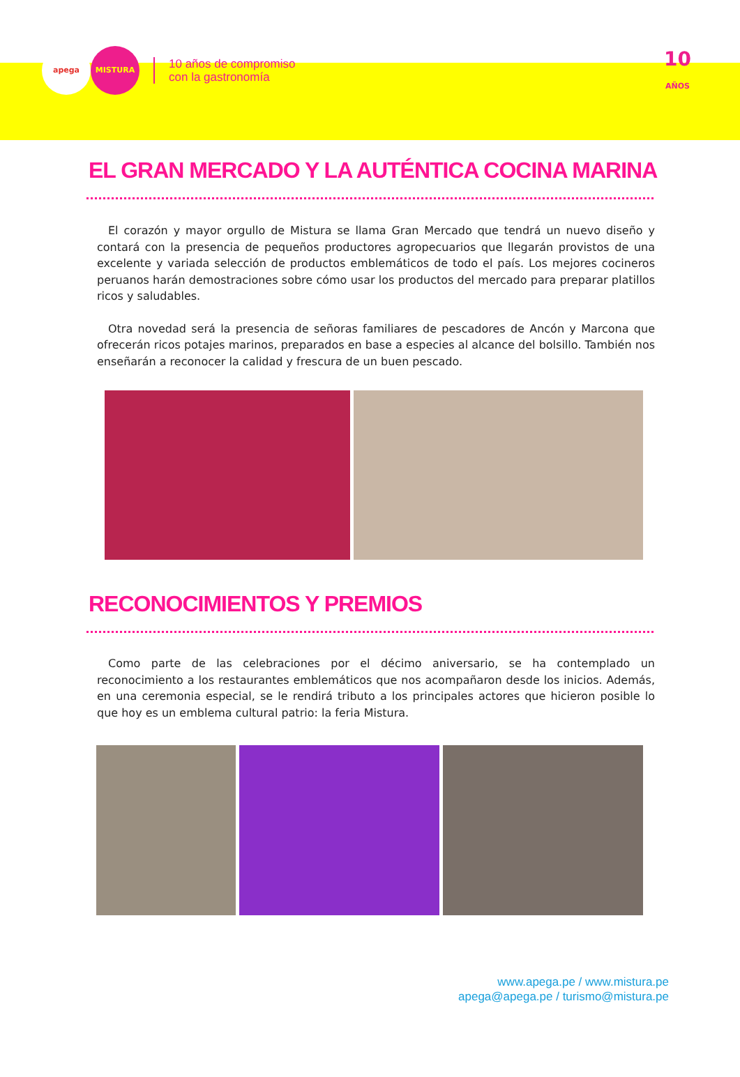apega MISTURA
10 años de compromiso
con la gastronomía
10
AÑOS
EL GRAN MERCADO Y LA AUTÉNTICA COCINA MARINA
El corazón y mayor orgullo de Mistura se llama Gran Mercado que tendrá un nuevo diseño y contará con la presencia de pequeños productores agropecuarios que llegarán provistos de una excelente y variada selección de productos emblemáticos de todo el país. Los mejores cocineros peruanos harán demostraciones sobre cómo usar los productos del mercado para preparar platillos ricos y saludables.
Otra novedad será la presencia de señoras familiares de pescadores de Ancón y Marcona que ofrecerán ricos potajes marinos, preparados en base a especies al alcance del bolsillo. También nos enseñarán a reconocer la calidad y frescura de un buen pescado.
RECONOCIMIENTOS Y PREMIOS
Como parte de las celebraciones por el décimo aniversario, se ha contemplado un reconocimiento a los restaurantes emblemáticos que nos acompañaron desde los inicios. Además, en una ceremonia especial, se le rendirá tributo a los principales actores que hicieron posible lo que hoy es un emblema cultural patrio: la feria Mistura.
www.apega.pe / www.mistura.pe
apega@apega.pe / turismo@mistura.pe